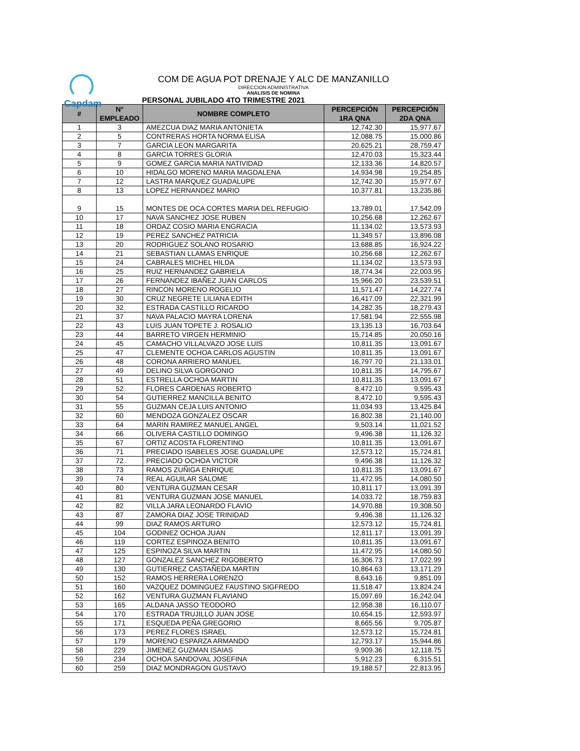Capdam
COM DE AGUA POT DRENAJE Y ALC DE MANZANILLO
DIRECCION ADMINISTRATIVA
ANALISIS DE NOMINA
PERSONAL JUBILADO 4TO TRIMESTRE 2021
| # | N° EMPLEADO | NOMBRE COMPLETO | PERCEPCIÓN 1RA QNA | PERCEPCIÓN 2DA QNA |
| --- | --- | --- | --- | --- |
| 1 | 3 | AMEZCUA DIAZ MARIA ANTONIETA | 12,742.30 | 15,977.67 |
| 2 | 5 | CONTRERAS HORTA NORMA ELISA | 12,088.75 | 15,000.86 |
| 3 | 7 | GARCIA LEON MARGARITA | 20,625.21 | 28,759.47 |
| 4 | 8 | GARCIA TORRES GLORIA | 12,470.03 | 15,323.44 |
| 5 | 9 | GOMEZ GARCIA MARIA NATIVIDAD | 12,133.36 | 14,820.57 |
| 6 | 10 | HIDALGO MORENO MARIA MAGDALENA | 14,934.98 | 19,254.85 |
| 7 | 12 | LASTRA MARQUEZ GUADALUPE | 12,742.30 | 15,977.67 |
| 8 | 13 | LOPEZ HERNANDEZ MARIO | 10,377.81 | 13,235.86 |
| 9 | 15 | MONTES DE OCA CORTES MARIA DEL REFUGIO | 13,789.01 | 17,542.09 |
| 10 | 17 | NAVA SANCHEZ JOSE RUBEN | 10,256.68 | 12,262.67 |
| 11 | 18 | ORDAZ COSIO MARIA ENGRACIA | 11,134.02 | 13,573.93 |
| 12 | 19 | PEREZ SANCHEZ PATRICIA | 11,349.57 | 13,896.08 |
| 13 | 20 | RODRIGUEZ SOLANO ROSARIO | 13,688.85 | 16,924.22 |
| 14 | 21 | SEBASTIAN LLAMAS ENRIQUE | 10,256.68 | 12,262.67 |
| 15 | 24 | CABRALES MICHEL HILDA | 11,134.02 | 13,573.93 |
| 16 | 25 | RUIZ HERNANDEZ GABRIELA | 18,774.34 | 22,003.95 |
| 17 | 26 | FERNANDEZ IBAÑEZ JUAN CARLOS | 15,966.20 | 23,539.51 |
| 18 | 27 | RINCON MORENO ROGELIO | 11,571.47 | 14,227.74 |
| 19 | 30 | CRUZ NEGRETE LILIANA EDITH | 16,417.09 | 22,321.99 |
| 20 | 32 | ESTRADA CASTILLO RICARDO | 14,282.35 | 18,279.43 |
| 21 | 37 | NAVA PALACIO MAYRA LORENA | 17,581.94 | 22,555.98 |
| 22 | 43 | LUIS JUAN TOPETE J. ROSALIO | 13,135.13 | 16,703.64 |
| 23 | 44 | BARRETO VIRGEN HERMINIO | 15,714.85 | 20,050.16 |
| 24 | 45 | CAMACHO VILLALVAZO JOSE LUIS | 10,811.35 | 13,091.67 |
| 25 | 47 | CLEMENTE OCHOA CARLOS AGUSTIN | 10,811.35 | 13,091.67 |
| 26 | 48 | CORONA ARRIERO MANUEL | 16,797.70 | 21,133.01 |
| 27 | 49 | DELINO SILVA GORGONIO | 10,811.35 | 14,795.67 |
| 28 | 51 | ESTRELLA OCHOA MARTIN | 10,811.35 | 13,091.67 |
| 29 | 52 | FLORES CARDENAS ROBERTO | 8,472.10 | 9,595.43 |
| 30 | 54 | GUTIERREZ MANCILLA BENITO | 8,472.10 | 9,595.43 |
| 31 | 55 | GUZMAN CEJA LUIS ANTONIO | 11,034.93 | 13,425.84 |
| 32 | 60 | MENDOZA GONZALEZ OSCAR | 16,802.38 | 21,140.00 |
| 33 | 64 | MARIN RAMIREZ MANUEL ANGEL | 9,503.14 | 11,021.52 |
| 34 | 66 | OLIVERA CASTILLO DOMINGO | 9,496.38 | 11,126.32 |
| 35 | 67 | ORTIZ ACOSTA FLORENTINO | 10,811.35 | 13,091.67 |
| 36 | 71 | PRECIADO ISABELES JOSE GUADALUPE | 12,573.12 | 15,724.81 |
| 37 | 72 | PRECIADO OCHOA VICTOR | 9,496.38 | 11,126.32 |
| 38 | 73 | RAMOS ZUÑIGA ENRIQUE | 10,811.35 | 13,091.67 |
| 39 | 74 | REAL AGUILAR SALOME | 11,472.95 | 14,080.50 |
| 40 | 80 | VENTURA GUZMAN CESAR | 10,811.17 | 13,091.39 |
| 41 | 81 | VENTURA GUZMAN JOSE MANUEL | 14,033.72 | 18,759.83 |
| 42 | 82 | VILLA JARA LEONARDO FLAVIO | 14,970.88 | 19,308.50 |
| 43 | 87 | ZAMORA DIAZ JOSE TRINIDAD | 9,496.38 | 11,126.32 |
| 44 | 99 | DIAZ RAMOS ARTURO | 12,573.12 | 15,724.81 |
| 45 | 104 | GODINEZ OCHOA JUAN | 12,811.17 | 13,091.39 |
| 46 | 119 | CORTEZ ESPINOZA BENITO | 10,811.35 | 13,091.67 |
| 47 | 125 | ESPINOZA SILVA MARTIN | 11,472.95 | 14,080.50 |
| 48 | 127 | GONZALEZ SANCHEZ RIGOBERTO | 16,306.73 | 17,022.99 |
| 49 | 130 | GUTIERREZ CASTAÑEDA MARTIN | 10,864.63 | 13,171.29 |
| 50 | 152 | RAMOS HERRERA LORENZO | 8,643.16 | 9,851.09 |
| 51 | 160 | VAZQUEZ DOMINGUEZ FAUSTINO SIGFREDO | 11,518.47 | 13,824.24 |
| 52 | 162 | VENTURA GUZMAN FLAVIANO | 15,097.69 | 16,242.04 |
| 53 | 165 | ALDANA JASSO TEODORO | 12,958.38 | 16,110.07 |
| 54 | 170 | ESTRADA TRUJILLO JUAN JOSE | 10,654.15 | 12,593.97 |
| 55 | 171 | ESQUEDA PEÑA GREGORIO | 8,665.56 | 9,705.87 |
| 56 | 173 | PEREZ FLORES ISRAEL | 12,573.12 | 15,724.81 |
| 57 | 179 | MORENO ESPARZA ARMANDO | 12,793.17 | 15,944.86 |
| 58 | 229 | JIMENEZ GUZMAN ISAIAS | 9,909.36 | 12,118.75 |
| 59 | 234 | OCHOA SANDOVAL JOSEFINA | 5,912.23 | 6,315.51 |
| 60 | 259 | DIAZ MONDRAGON GUSTAVO | 19,188.57 | 22,813.95 |